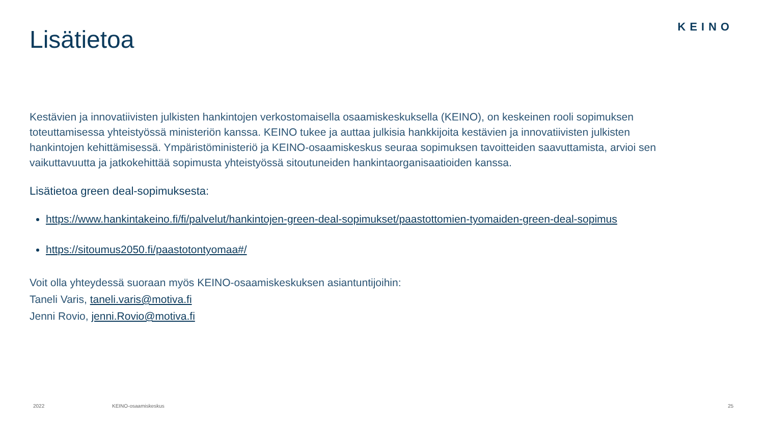KEINO Lisätietoa
Kestävien ja innovatiivisten julkisten hankintojen verkostomaisella osaamiskeskuksella (KEINO), on keskeinen rooli sopimuksen toteuttamisessa yhteistyössä ministeriön kanssa. KEINO tukee ja auttaa julkisia hankkijoita kestävien ja innovatiivisten julkisten hankintojen kehittämisessä. Ympäristöministeriö ja KEINO-osaamiskeskus seuraa sopimuksen tavoitteiden saavuttamista, arvioi sen vaikuttavuutta ja jatkokehittää sopimusta yhteistyössä sitoutuneiden hankintaorganisaatioiden kanssa.
Lisätietoa green deal-sopimuksesta:
https://www.hankintakeino.fi/fi/palvelut/hankintojen-green-deal-sopimukset/paastottomien-tyomaiden-green-deal-sopimus
https://sitoumus2050.fi/paastotontyomaa#/
Voit olla yhteydessä suoraan myös KEINO-osaamiskeskuksen asiantuntijoihin:
Taneli Varis, taneli.varis@motiva.fi
Jenni Rovio, jenni.Rovio@motiva.fi
2022 KEINO-osaamiskeskus 25